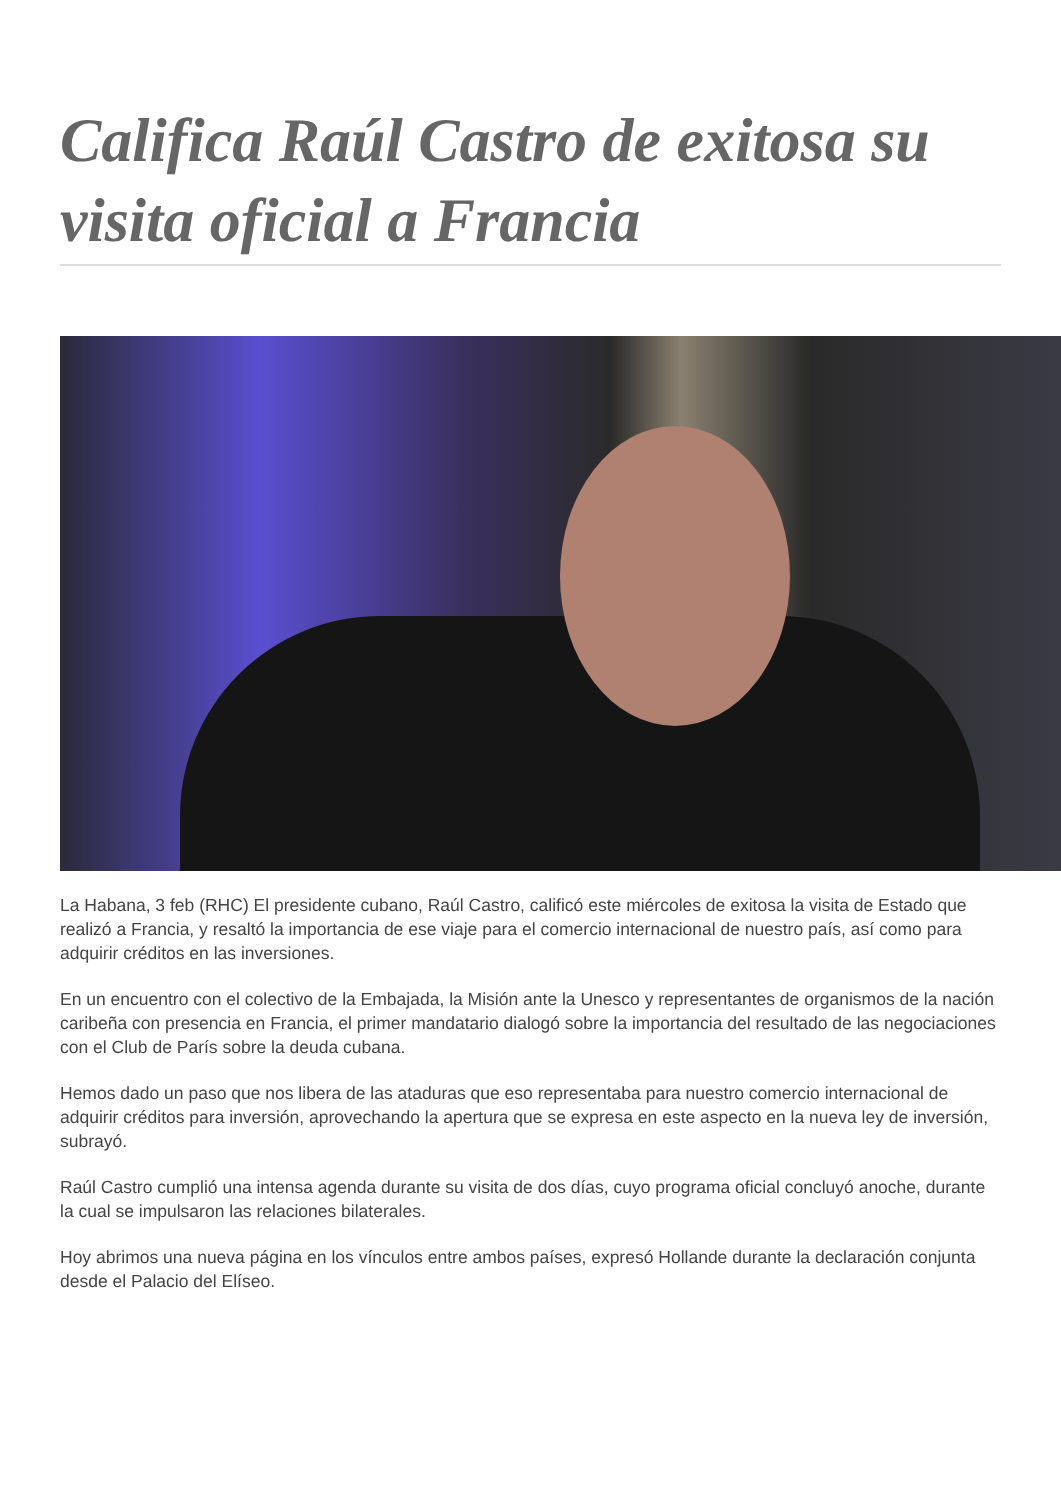Califica Raúl Castro de exitosa su visita oficial a Francia
La Habana, 3 feb (RHC) El presidente cubano, Raúl Castro, calificó este miércoles de exitosa la visita de Estado que realizó a Francia, y resaltó la importancia de ese viaje para el comercio internacional de nuestro país, así como para adquirir créditos en las inversiones.
En un encuentro con el colectivo de la Embajada, la Misión ante la Unesco y representantes de organismos de la nación caribeña con presencia en Francia, el primer mandatario dialogó sobre la importancia del resultado de las negociaciones con el Club de París sobre la deuda cubana.
Hemos dado un paso que nos libera de las ataduras que eso representaba para nuestro comercio internacional de adquirir créditos para inversión, aprovechando la apertura que se expresa en este aspecto en la nueva ley de inversión, subrayó.
Raúl Castro cumplió una intensa agenda durante su visita de dos días, cuyo programa oficial concluyó anoche, durante la cual se impulsaron las relaciones bilaterales.
Hoy abrimos una nueva página en los vínculos entre ambos países, expresó Hollande durante la declaración conjunta desde el Palacio del Elíseo.